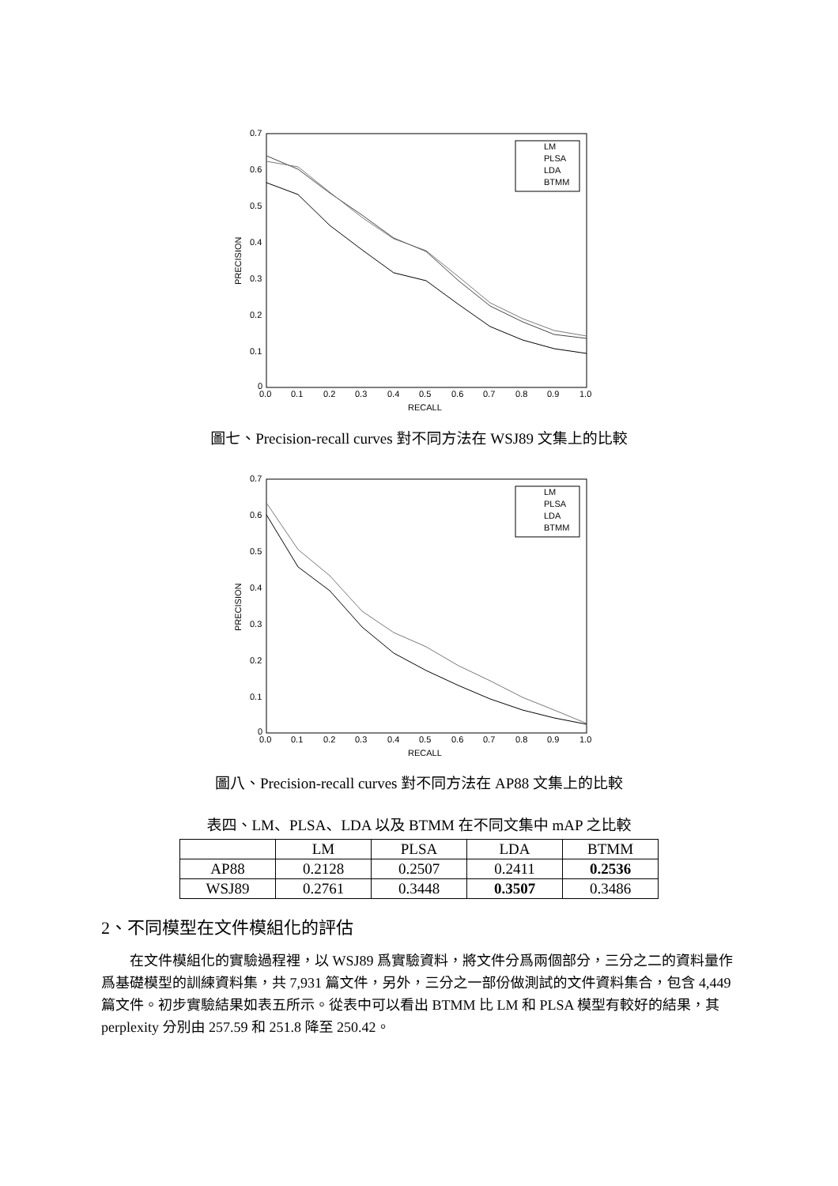0.7
0.6
0.5
0.4
0.3
0.2
0.1
0
0.0
0.1
0.2
0.3
0.4
0.5
0.6
0.7
0.8
0.9
1.0
RECALL
PRECISION
LM
PLSA
LDA
BTMM
圖七、Precision-recall curves 對不同方法在 WSJ89 文集上的比較
0.7
0.6
0.5
0.4
0.3
0.2
0.1
0
0.0
0.1
0.2
0.3
0.4
0.5
0.6
0.7
0.8
0.9
1.0
RECALL
PRECISION
LM
PLSA
LDA
BTMM
圖八、Precision-recall curves 對不同方法在 AP88 文集上的比較
表四、LM、PLSA、LDA 以及 BTMM 在不同文集中 mAP 之比較
| | LM | PLSA | LDA | BTMM |
| --- | --- | --- | --- | --- |
| AP88 | 0.2128 | 0.2507 | 0.2411 | 0.2536 |
| WSJ89 | 0.2761 | 0.3448 | 0.3507 | 0.3486 |
2、不同模型在文件模組化的評估
在文件模組化的實驗過程裡，以 WSJ89 爲實驗資料，將文件分爲兩個部分，三分之二的資料量作爲基礎模型的訓練資料集，共 7,931 篇文件，另外，三分之一部份做測試的文件資料集合，包含 4,449 篇文件。初步實驗結果如表五所示。從表中可以看出 BTMM 比 LM 和 PLSA 模型有較好的結果，其 perplexity 分別由 257.59 和 251.8 降至 250.42。